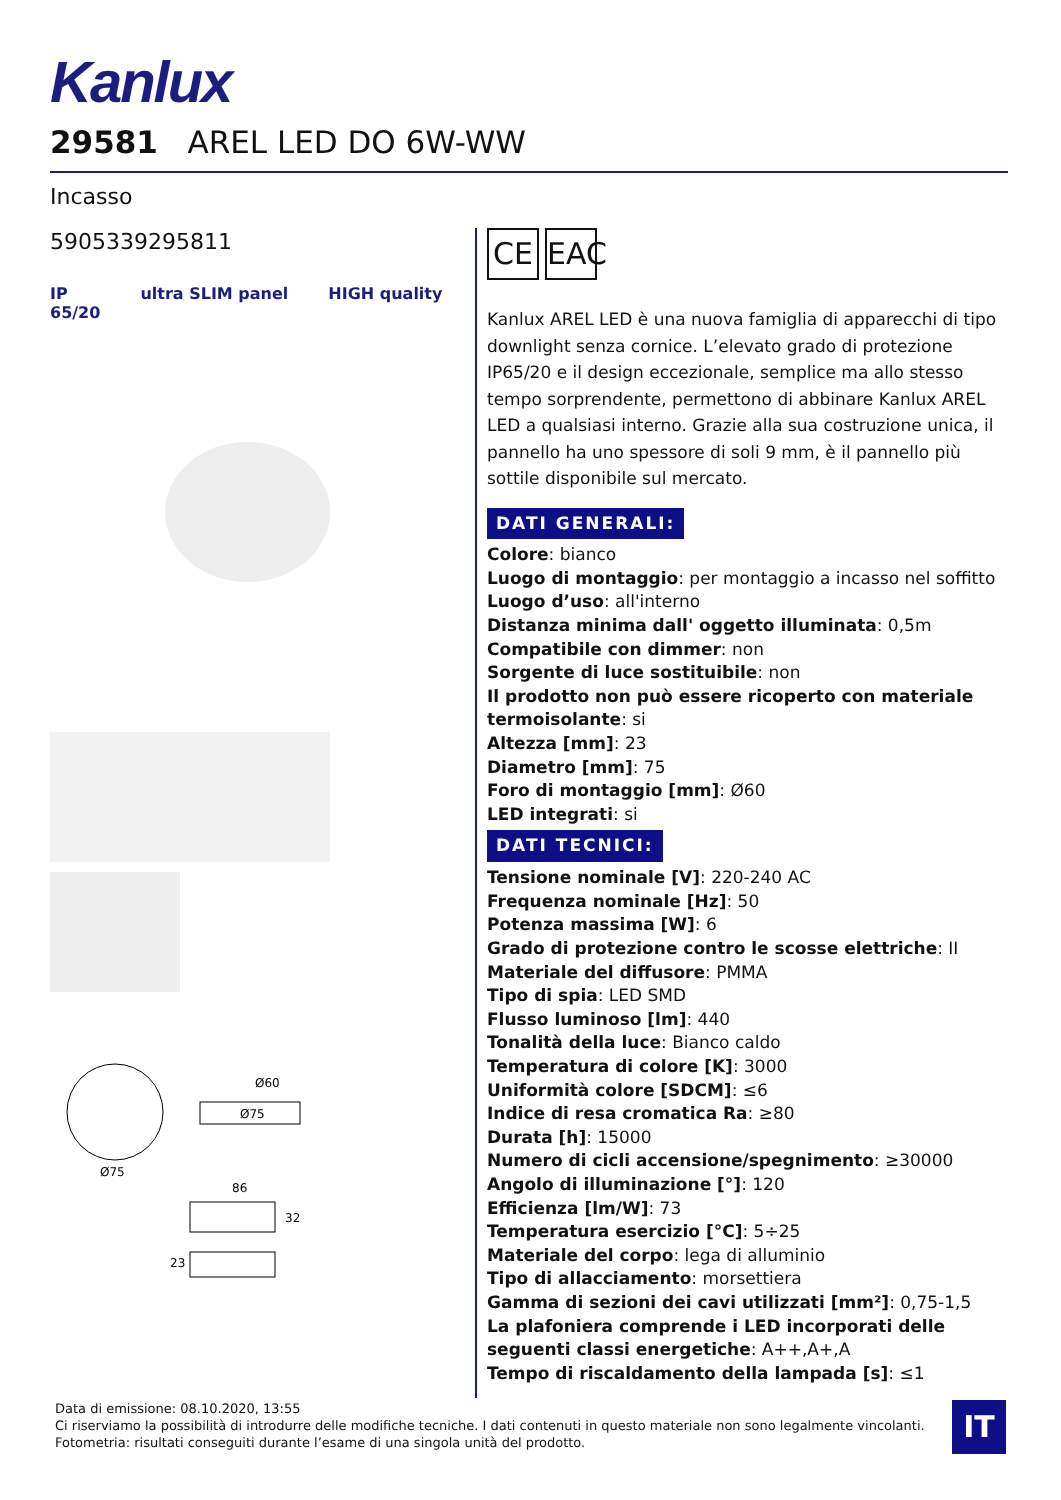Kanlux
29581 AREL LED DO 6W-WW
Incasso
5905339295811
IP
65/20 ultra SLIM panel HIGH quality
Ø75
Ø75
Ø60
86
32
23
CE EAC
Kanlux AREL LED è una nuova famiglia di apparecchi di tipo downlight senza cornice. L’elevato grado di protezione IP65/20 e il design eccezionale, semplice ma allo stesso tempo sorprendente, permettono di abbinare Kanlux AREL LED a qualsiasi interno. Grazie alla sua costruzione unica, il pannello ha uno spessore di soli 9 mm, è il pannello più sottile disponibile sul mercato.
DATI GENERALI:
Colore: bianco
Luogo di montaggio: per montaggio a incasso nel soffitto
Luogo d’uso: all'interno
Distanza minima dall' oggetto illuminata: 0,5m
Compatibile con dimmer: non
Sorgente di luce sostituibile: non
Il prodotto non può essere ricoperto con materiale termoisolante: si
Altezza [mm]: 23
Diametro [mm]: 75
Foro di montaggio [mm]: Ø60
LED integrati: si
DATI TECNICI:
Tensione nominale [V]: 220-240 AC
Frequenza nominale [Hz]: 50
Potenza massima [W]: 6
Grado di protezione contro le scosse elettriche: II
Materiale del diffusore: PMMA
Tipo di spia: LED SMD
Flusso luminoso [lm]: 440
Tonalità della luce: Bianco caldo
Temperatura di colore [K]: 3000
Uniformità colore [SDCM]: ≤6
Indice di resa cromatica Ra: ≥80
Durata [h]: 15000
Numero di cicli accensione/spegnimento: ≥30000
Angolo di illuminazione [°]: 120
Efficienza [lm/W]: 73
Temperatura esercizio [°C]: 5÷25
Materiale del corpo: lega di alluminio
Tipo di allacciamento: morsettiera
Gamma di sezioni dei cavi utilizzati [mm²]: 0,75-1,5
La plafoniera comprende i LED incorporati delle seguenti classi energetiche: A++,A+,A
Tempo di riscaldamento della lampada [s]: ≤1
Data di emissione: 08.10.2020, 13:55
Ci riserviamo la possibilità di introdurre delle modifiche tecniche. I dati contenuti in questo materiale non sono legalmente vincolanti.
Fotometria: risultati conseguiti durante l’esame di una singola unità del prodotto.
IT